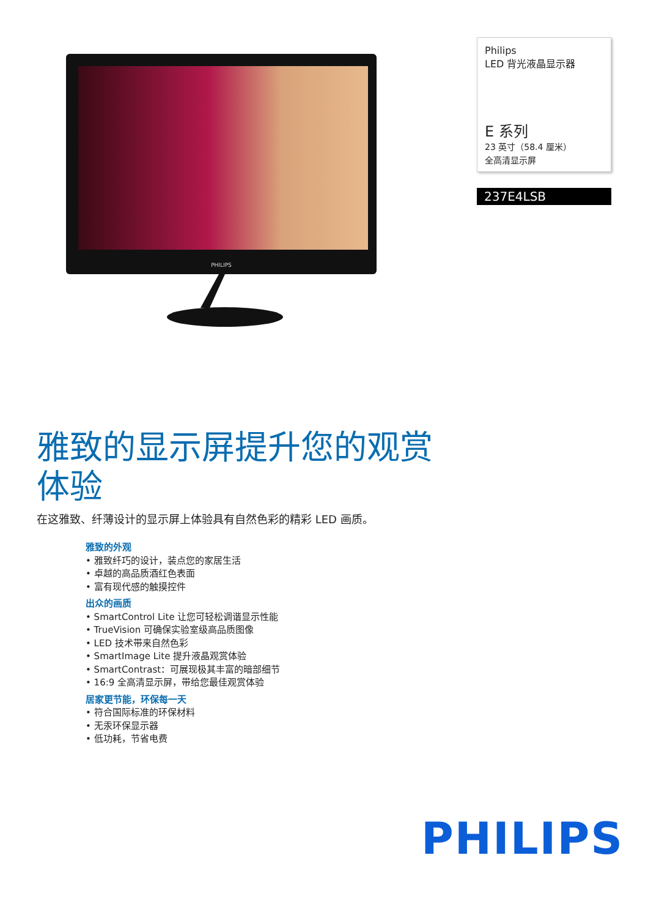PHILIPS
Philips
LED 背光液晶显示器
E 系列
23 英寸（58.4 厘米）
全高清显示屏
237E4LSB
雅致的显示屏提升您的观赏体验
在这雅致、纤薄设计的显示屏上体验具有自然色彩的精彩 LED 画质。
雅致的外观
• 雅致纤巧的设计，装点您的家居生活
• 卓越的高品质酒红色表面
• 富有现代感的触摸控件
出众的画质
• SmartControl Lite 让您可轻松调谐显示性能
• TrueVision 可确保实验室级高品质图像
• LED 技术带来自然色彩
• SmartImage Lite 提升液晶观赏体验
• SmartContrast：可展现极其丰富的暗部细节
• 16:9 全高清显示屏，带给您最佳观赏体验
居家更节能，环保每一天
• 符合国际标准的环保材料
• 无汞环保显示器
• 低功耗，节省电费
PHILIPS